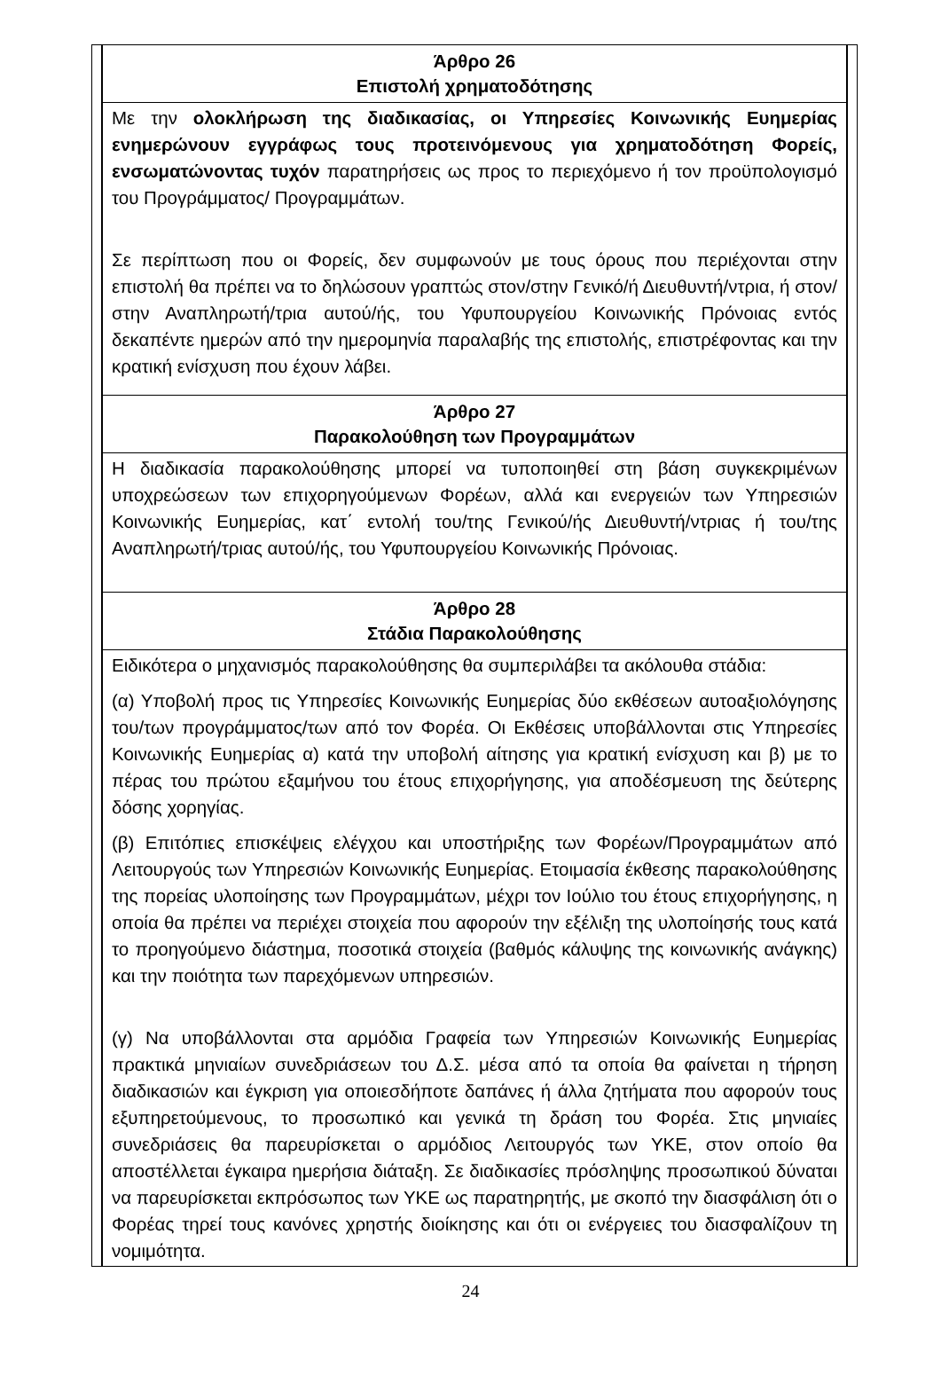| Άρθρο 26 Επιστολή χρηματοδότησης |
| --- |
| Με την ολοκλήρωση της διαδικασίας, οι Υπηρεσίες Κοινωνικής Ευημερίας ενημερώνουν εγγράφως τους προτεινόμενους για χρηματοδότηση Φορείς, ενσωματώνοντας τυχόν παρατηρήσεις ως προς το περιεχόμενο ή τον προϋπολογισμό του Προγράμματος/ Προγραμμάτων. Σε περίπτωση που οι Φορείς, δεν συμφωνούν με τους όρους που περιέχονται στην επιστολή θα πρέπει να το δηλώσουν γραπτώς στον/στην Γενικό/ή Διευθυντή/ντρια, ή στον/στην Αναπληρωτή/τρια αυτού/ής, του Υφυπουργείου Κοινωνικής Πρόνοιας εντός δεκαπέντε ημερών από την ημερομηνία παραλαβής της επιστολής, επιστρέφοντας και την κρατική ενίσχυση που έχουν λάβει. |
| Άρθρο 27 Παρακολούθηση των Προγραμμάτων |
| Η διαδικασία παρακολούθησης μπορεί να τυποποιηθεί στη βάση συγκεκριμένων υποχρεώσεων των επιχορηγούμενων Φορέων, αλλά και ενεργειών των Υπηρεσιών Κοινωνικής Ευημερίας, κατ΄ εντολή του/της Γενικού/ής Διευθυντή/ντριας ή του/της Αναπληρωτή/τριας αυτού/ής, του Υφυπουργείου Κοινωνικής Πρόνοιας. |
| Άρθρο 28 Στάδια Παρακολούθησης |
| Ειδικότερα ο μηχανισμός παρακολούθησης θα συμπεριλάβει τα ακόλουθα στάδια: (α) Υποβολή προς τις Υπηρεσίες Κοινωνικής Ευημερίας δύο εκθέσεων αυτοαξιολόγησης του/των προγράμματος/των από τον Φορέα. Οι Εκθέσεις υποβάλλονται στις Υπηρεσίες Κοινωνικής Ευημερίας α) κατά την υποβολή αίτησης για κρατική ενίσχυση και β) με το πέρας του πρώτου εξαμήνου του έτους επιχορήγησης, για αποδέσμευση της δεύτερης δόσης χορηγίας. (β) Επιτόπιες επισκέψεις ελέγχου και υποστήριξης των Φορέων/Προγραμμάτων από Λειτουργούς των Υπηρεσιών Κοινωνικής Ευημερίας. Ετοιμασία έκθεσης παρακολούθησης της πορείας υλοποίησης των Προγραμμάτων, μέχρι τον Ιούλιο του έτους επιχορήγησης, η οποία θα πρέπει να περιέχει στοιχεία που αφορούν την εξέλιξη της υλοποίησής τους κατά το προηγούμενο διάστημα, ποσοτικά στοιχεία (βαθμός κάλυψης της κοινωνικής ανάγκης) και την ποιότητα των παρεχόμενων υπηρεσιών. (γ) Να υποβάλλονται στα αρμόδια Γραφεία των Υπηρεσιών Κοινωνικής Ευημερίας πρακτικά μηνιαίων συνεδριάσεων του Δ.Σ. μέσα από τα οποία θα φαίνεται η τήρηση διαδικασιών και έγκριση για οποιεσδήποτε δαπάνες ή άλλα ζητήματα που αφορούν τους εξυπηρετούμενους, το προσωπικό και γενικά τη δράση του Φορέα. Στις μηνιαίες συνεδριάσεις θα παρευρίσκεται ο αρμόδιος Λειτουργός των ΥΚΕ, στον οποίο θα αποστέλλεται έγκαιρα ημερήσια διάταξη. Σε διαδικασίες πρόσληψης προσωπικού δύναται να παρευρίσκεται εκπρόσωπος των ΥΚΕ ως παρατηρητής, με σκοπό την διασφάλιση ότι ο Φορέας τηρεί τους κανόνες χρηστής διοίκησης και ότι οι ενέργειες του διασφαλίζουν τη νομιμότητα. |
24